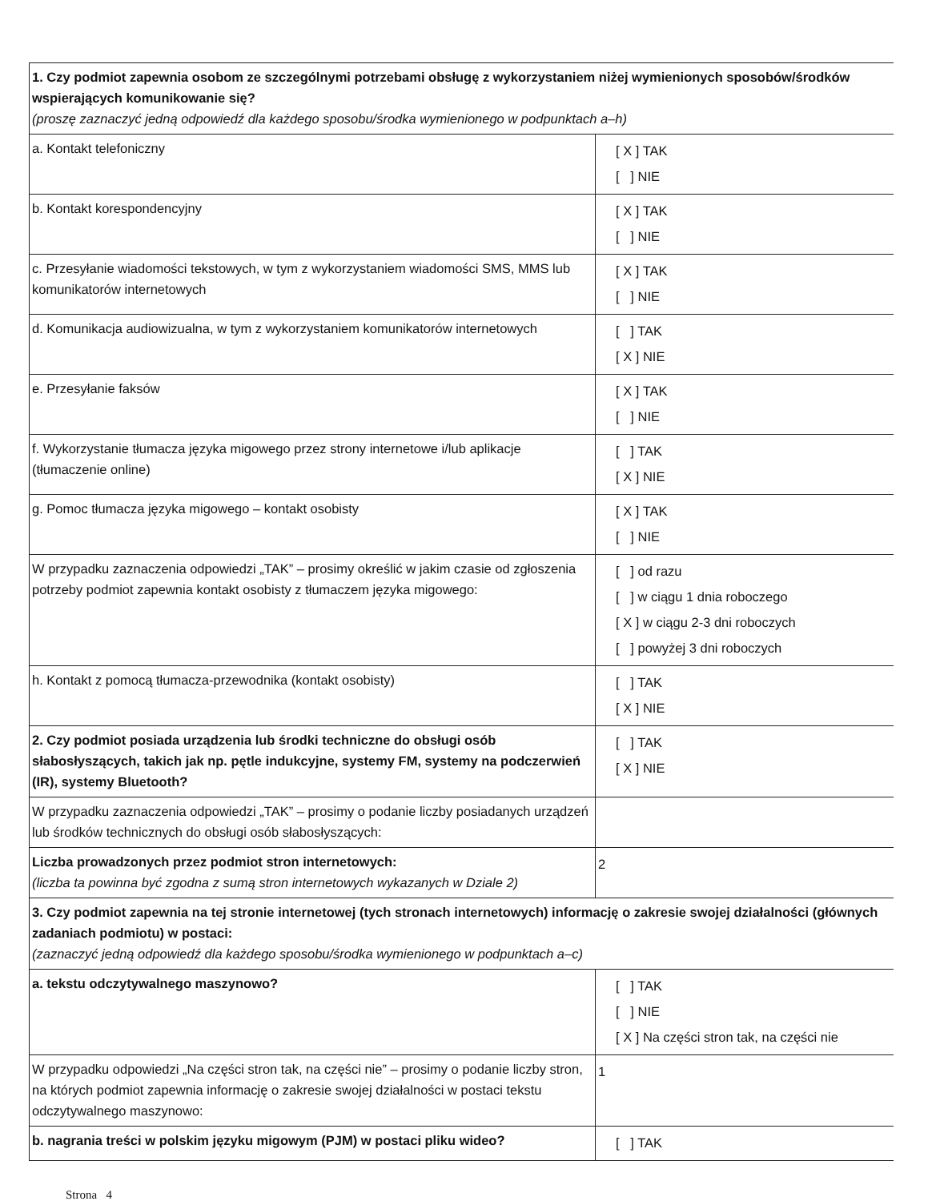| 1. Czy podmiot zapewnia osobom ze szczególnymi potrzebami obsługę z wykorzystaniem niżej wymienionych sposobów/środków wspierających komunikowanie się? (proszę zaznaczyć jedną odpowiedź dla każdego sposobu/środka wymienionego w podpunktach a–h) | |
| a. Kontakt telefoniczny | [ X ] TAK [ ] NIE |
| b. Kontakt korespondencyjny | [ X ] TAK [ ] NIE |
| c. Przesyłanie wiadomości tekstowych, w tym z wykorzystaniem wiadomości SMS, MMS lub komunikatorów internetowych | [ X ] TAK [ ] NIE |
| d. Komunikacja audiowizualna, w tym z wykorzystaniem komunikatorów internetowych | [ ] TAK [ X ] NIE |
| e. Przesyłanie faksów | [ X ] TAK [ ] NIE |
| f. Wykorzystanie tłumacza języka migowego przez strony internetowe i/lub aplikacje (tłumaczenie online) | [ ] TAK [ X ] NIE |
| g. Pomoc tłumacza języka migowego – kontakt osobisty | [ X ] TAK [ ] NIE |
| W przypadku zaznaczenia odpowiedzi „TAK” – prosimy określić w jakim czasie od zgłoszenia potrzeby podmiot zapewnia kontakt osobisty z tłumaczem języka migowego: | [ ] od razu [ ] w ciągu 1 dnia roboczego [ X ] w ciągu 2-3 dni roboczych [ ] powyżej 3 dni roboczych |
| h. Kontakt z pomocą tłumacza-przewodnika (kontakt osobisty) | [ ] TAK [ X ] NIE |
| 2. Czy podmiot posiada urządzenia lub środki techniczne do obsługi osób słabosłyszących, takich jak np. pętle indukcyjne, systemy FM, systemy na podczerwień (IR), systemy Bluetooth? | [ ] TAK [ X ] NIE |
| W przypadku zaznaczenia odpowiedzi „TAK” – prosimy o podanie liczby posiadanych urządzeń lub środków technicznych do obsługi osób słabosłyszących: | |
| Liczba prowadzonych przez podmiot stron internetowych: (liczba ta powinna być zgodna z sumą stron internetowych wykazanych w Dziale 2) | 2 |
| 3. Czy podmiot zapewnia na tej stronie internetowej (tych stronach internetowych) informację o zakresie swojej działalności (głównych zadaniach podmiotu) w postaci: (zaznaczyć jedną odpowiedź dla każdego sposobu/środka wymienionego w podpunktach a–c) | |
| a. tekstu odczytywalnego maszynowo? | [ ] TAK [ ] NIE [ X ] Na części stron tak, na części nie |
| W przypadku odpowiedzi „Na części stron tak, na części nie” – prosimy o podanie liczby stron, na których podmiot zapewnia informację o zakresie swojej działalności w postaci tekstu odczytywalnego maszynowo: | 1 |
| b. nagrania treści w polskim języku migowym (PJM) w postaci pliku wideo? | [ ] TAK |
Strona 4